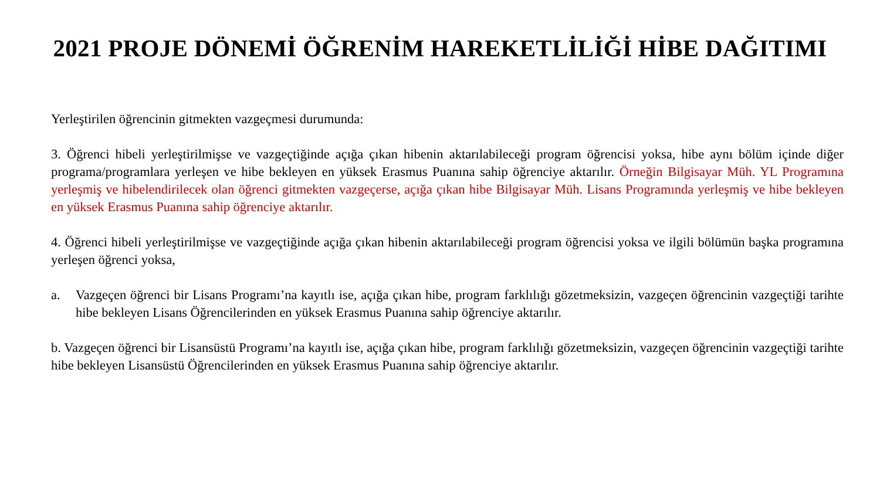2021 PROJE DÖNEMİ ÖĞRENİM HAREKETLİLİĞİ HİBE DAĞITIMI
Yerleştirilen öğrencinin gitmekten vazgeçmesi durumunda:
3. Öğrenci hibeli yerleştirilmişse ve vazgeçtiğinde açığa çıkan hibenin aktarılabileceği program öğrencisi yoksa, hibe aynı bölüm içinde diğer programa/programlara yerleşen ve hibe bekleyen en yüksek Erasmus Puanına sahip öğrenciye aktarılır. Örneğin Bilgisayar Müh. YL Programına yerleşmiş ve hibelendirilecek olan öğrenci gitmekten vazgeçerse, açığa çıkan hibe Bilgisayar Müh. Lisans Programında yerleşmiş ve hibe bekleyen en yüksek Erasmus Puanına sahip öğrenciye aktarılır.
4. Öğrenci hibeli yerleştirilmişse ve vazgeçtiğinde açığa çıkan hibenin aktarılabileceği program öğrencisi yoksa ve ilgili bölümün başka programına yerleşen öğrenci yoksa,
a. Vazgeçen öğrenci bir Lisans Programı’na kayıtlı ise, açığa çıkan hibe, program farklılığı gözetmeksizin, vazgeçen öğrencinin vazgeçtiği tarihte hibe bekleyen Lisans Öğrencilerinden en yüksek Erasmus Puanına sahip öğrenciye aktarılır.
b. Vazgeçen öğrenci bir Lisansüstü Programı’na kayıtlı ise, açığa çıkan hibe, program farklılığı gözetmeksizin, vazgeçen öğrencinin vazgeçtiği tarihte hibe bekleyen Lisansüstü Öğrencilerinden en yüksek Erasmus Puanına sahip öğrenciye aktarılır.